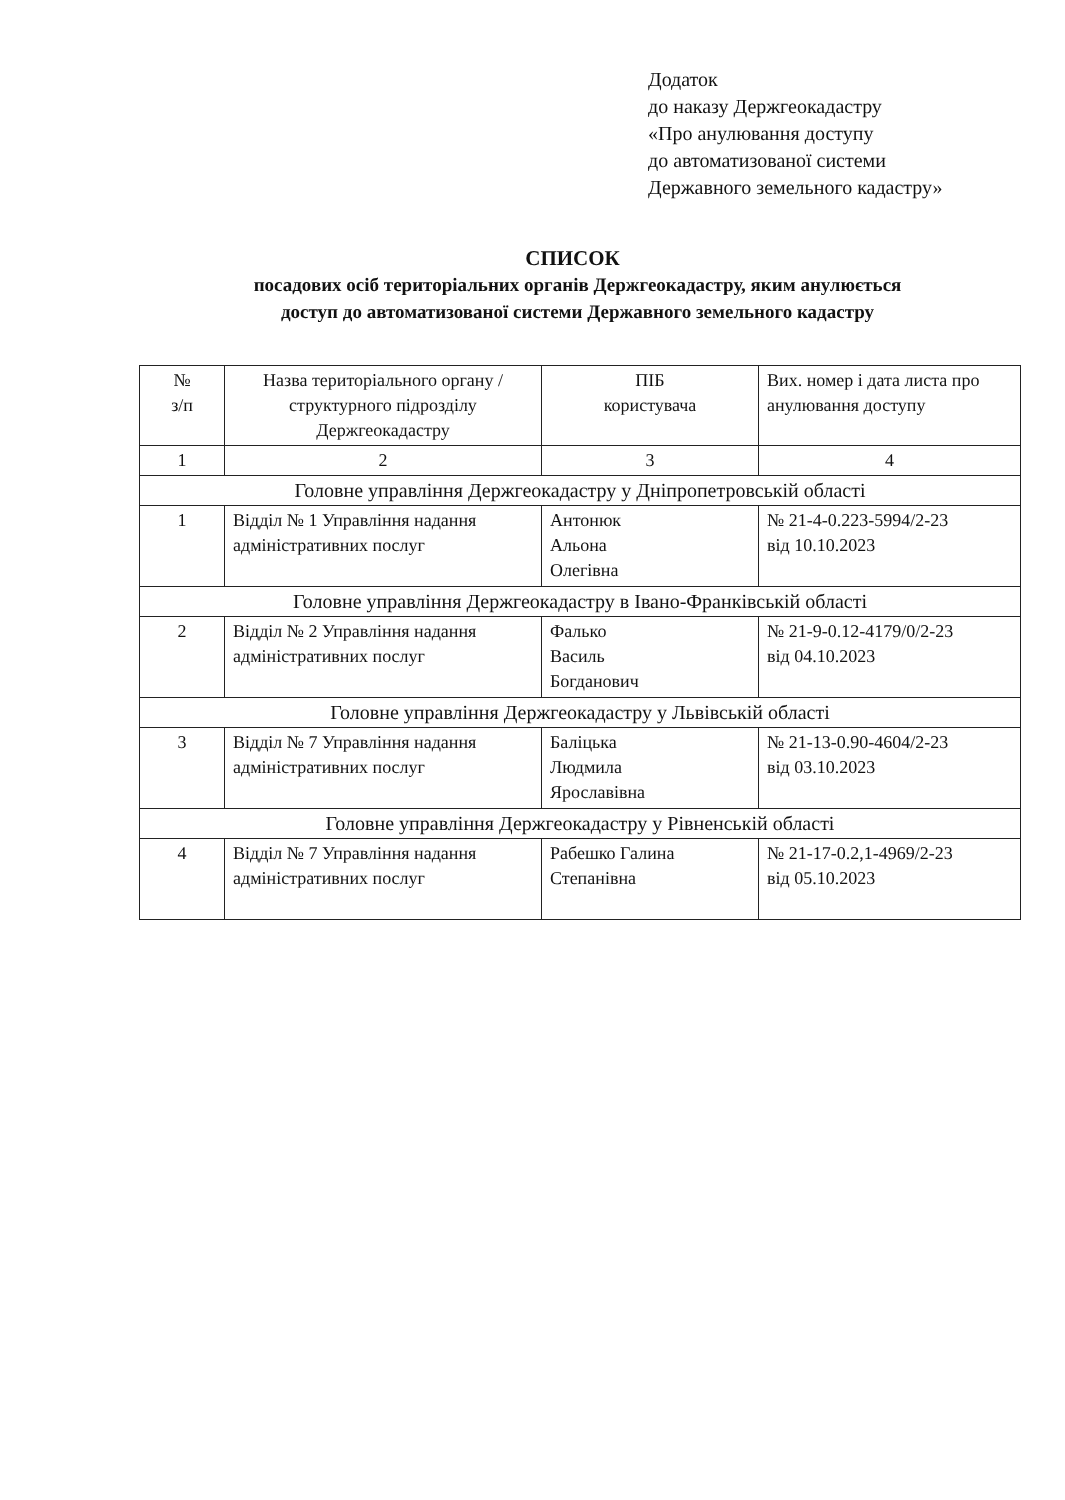Додаток
до наказу Держгеокадастру
«Про анулювання доступу
до автоматизованої системи
Державного земельного кадастру»
СПИСОК
посадових осіб територіальних органів Держгеокадастру, яким анулюється
доступ до автоматизованої системи Державного земельного кадастру
| № з/п | Назва територіального органу / структурного підрозділу Держгеокадастру | ПІБ користувача | Вих. номер і дата листа про анулювання доступу |
| --- | --- | --- | --- |
| 1 | 2 | 3 | 4 |
| Головне управління Держгеокадастру у Дніпропетровській області | | | |
| 1 | Відділ № 1 Управління надання адміністративних послуг | Антонюк Альона Олегівна | № 21-4-0.223-5994/2-23 від 10.10.2023 |
| Головне управління Держгеокадастру в Івано-Франківській області | | | |
| 2 | Відділ № 2 Управління надання адміністративних послуг | Фалько Василь Богданович | № 21-9-0.12-4179/0/2-23 від 04.10.2023 |
| Головне управління Держгеокадастру у Львівській області | | | |
| 3 | Відділ № 7 Управління надання адміністративних послуг | Баліцька Людмила Ярославівна | № 21-13-0.90-4604/2-23 від 03.10.2023 |
| Головне управління Держгеокадастру у Рівненській області | | | |
| 4 | Відділ № 7 Управління надання адміністративних послуг | Рабешко Галина Степанівна | № 21-17-0.2,1-4969/2-23 від 05.10.2023 |